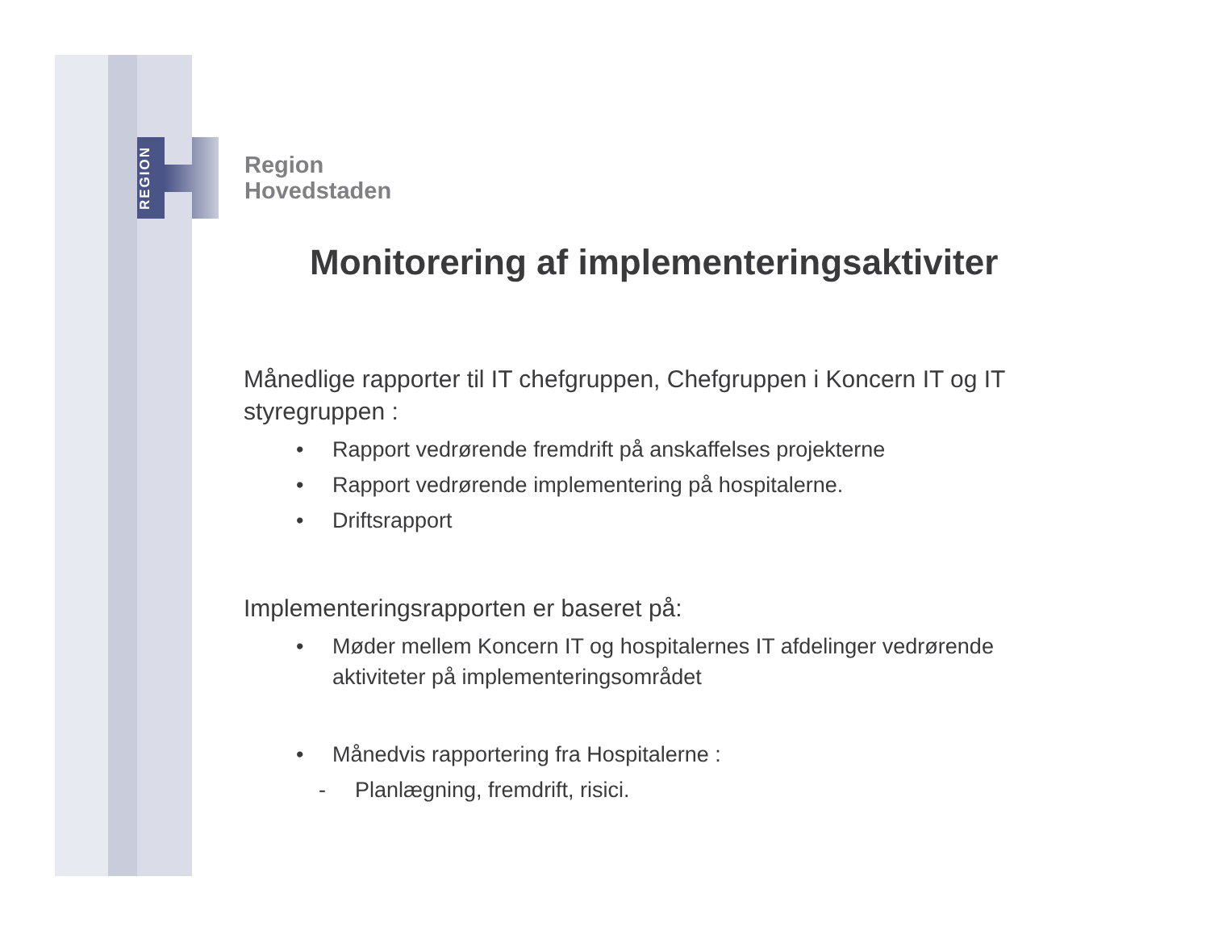REGION
Region
Hovedstaden
Monitorering af implementeringsaktiviter
Månedlige rapporter til IT chefgruppen, Chefgruppen i Koncern IT og IT styregruppen :
• Rapport vedrørende fremdrift på anskaffelses projekterne
• Rapport vedrørende implementering på hospitalerne.
• Driftsrapport
Implementeringsrapporten er baseret på:
• Møder mellem Koncern IT og hospitalernes IT afdelinger vedrørende aktiviteter på implementeringsområdet
• Månedvis rapportering fra Hospitalerne :
- Planlægning, fremdrift, risici.